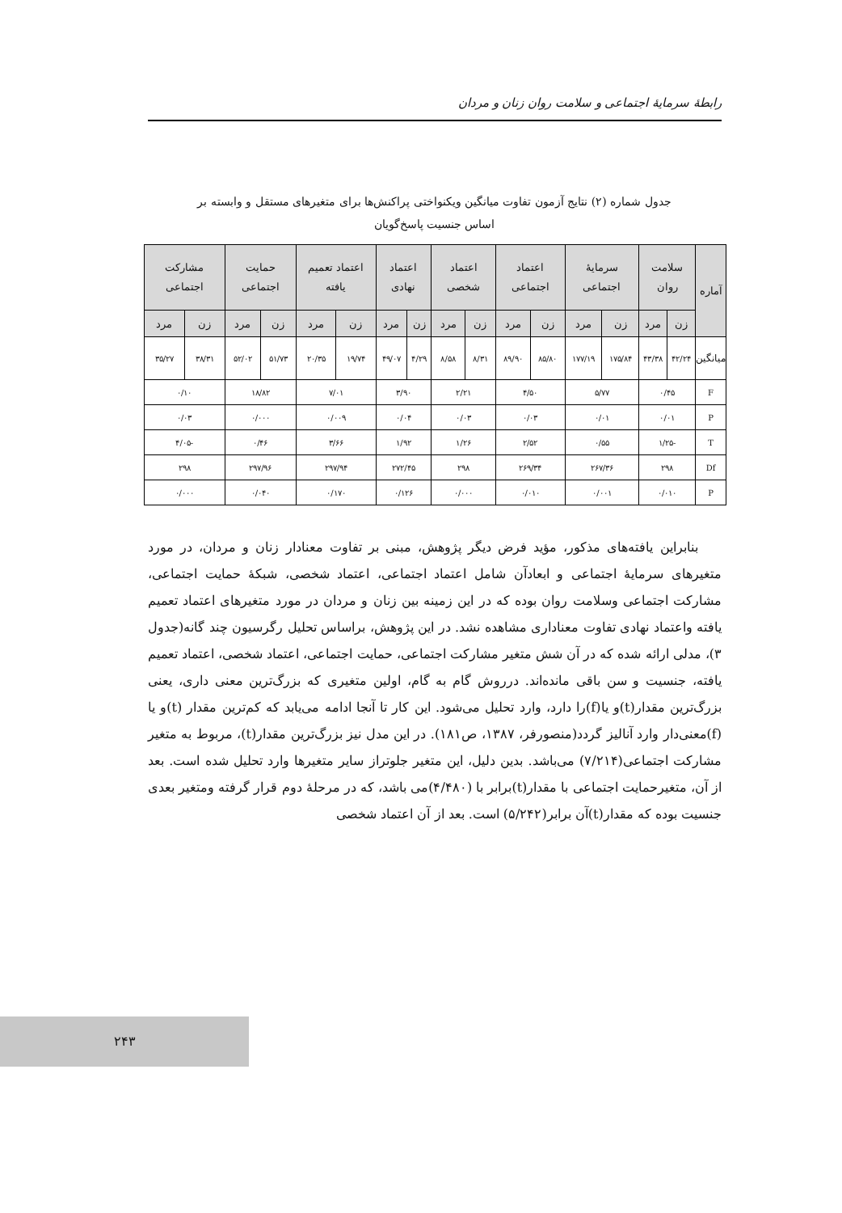رابطهٔ سرمایهٔ اجتماعی و سلامت روان زنان و مردان
جدول شماره (۲) نتایج آزمون تفاوت میانگین ویکنواختی پراکنش‌ها برای متغیرهای مستقل و وابسته بر
اساس جنسیت پاسخ‌گویان
| آماره | سلامت روان | | سرمایهٔ اجتماعی | | اعتماد اجتماعی | | اعتماد شخصی | | اعتماد نهادی | | اعتماد تعمیم یافته | | حمایت اجتماعی | | مشارکت اجتماعی | |
| --- | --- | --- | --- | --- | --- | --- | --- | --- | --- | --- | --- | --- | --- | --- | --- | --- |
| | زن | مرد | زن | مرد | زن | مرد | زن | مرد | زن | مرد | زن | مرد | زن | مرد | زن | مرد |
| میانگین | ۴۲/۲۴ | ۴۳/۳۸ | ۱۷۵/۸۴ | ۱۷۷/۱۹ | ۸۵/۸۰ | ۸۹/۹۰ | ۸/۳۱ | ۸/۵۸ | ۴/۲۹ | ۴۹/۰۷ | ۱۹/۷۴ | ۲۰/۳۵ | ۵۱/۷۳ | ۵۲/۰۲ | ۳۸/۳۱ | ۳۵/۲۷ |
| F | ۰/۴۵ | | ۵/۷۷ | | ۴/۵۰ | | ۲/۲۱ | | ۳/۹۰ | | ۷/۰۱ | | ۱۸/۸۲ | | ۰/۱۰ | |
| P | ۰/۰۱ | | ۰/۰۱ | | ۰/۰۳ | | ۰/۰۳ | | ۰/۰۴ | | ۰/۰۰۹ | | ۰/۰۰۰ | | ۰/۰۳ | |
| T | -۱/۲۵ | | ۰/۵۵ | | ۲/۵۲ | | ۱/۲۶ | | ۱/۹۲ | | ۳/۶۶ | | ۰/۴۶ | | -۴/۰۵ | |
| Df | ۲۹۸ | | ۲۶۷/۳۶ | | ۲۶۹/۳۴ | | ۲۹۸ | | ۲۷۲/۴۵ | | ۲۹۷/۹۴ | | ۲۹۷/۹۶ | | ۲۹۸ | |
| P | ۰/۰۱۰ | | ۰/۰۰۱ | | ۰/۰۱۰ | | ۰/۰۰۰ | | ۰/۱۲۶ | | ۰/۱۷۰ | | ۰/۰۴۰ | | ۰/۰۰۰ | |
بنابراین یافته‌های مذکور، مؤید فرض دیگر پژوهش، مبنی بر تفاوت معنادار زنان و مردان، در مورد متغیرهای سرمایهٔ اجتماعی و ابعادآن شامل اعتماد اجتماعی، اعتماد شخصی، شبکهٔ حمایت اجتماعی، مشارکت اجتماعی وسلامت روان بوده که در این زمینه بین زنان و مردان در مورد متغیرهای اعتماد تعمیم یافته واعتماد نهادی تفاوت معناداری مشاهده نشد. در این پژوهش، براساس تحلیل رگرسیون چند گانه(جدول ۳)، مدلی ارائه شده که در آن شش متغیر مشارکت اجتماعی، حمایت اجتماعی، اعتماد شخصی، اعتماد تعمیم یافته، جنسیت و سن باقی مانده‌اند. درروش گام به گام، اولین متغیری که بزرگ‌ترین معنی داری، یعنی بزرگ‌ترین مقدار(t)و یا(f)را دارد، وارد تحلیل می‌شود. این کار تا آنجا ادامه می‌یابد که کم‌ترین مقدار (t)و یا (f)معنی‌دار وارد آنالیز گردد(منصورفر، ۱۳۸۷، ص۱۸۱). در این مدل نیز بزرگ‌ترین مقدار(t)، مربوط به متغیر مشارکت اجتماعی(۷/۲۱۴) می‌باشد. بدین دلیل، این متغیر جلوتراز سایر متغیرها وارد تحلیل شده است. بعد از آن، متغیرحمایت اجتماعی با مقدار(t)برابر با (۴/۴۸۰)می باشد، که در مرحلهٔ دوم قرار گرفته ومتغیر بعدی جنسیت بوده که مقدار(t)آن برابر(۵/۲۴۲) است. بعد از آن اعتماد شخصی
۲۴۳